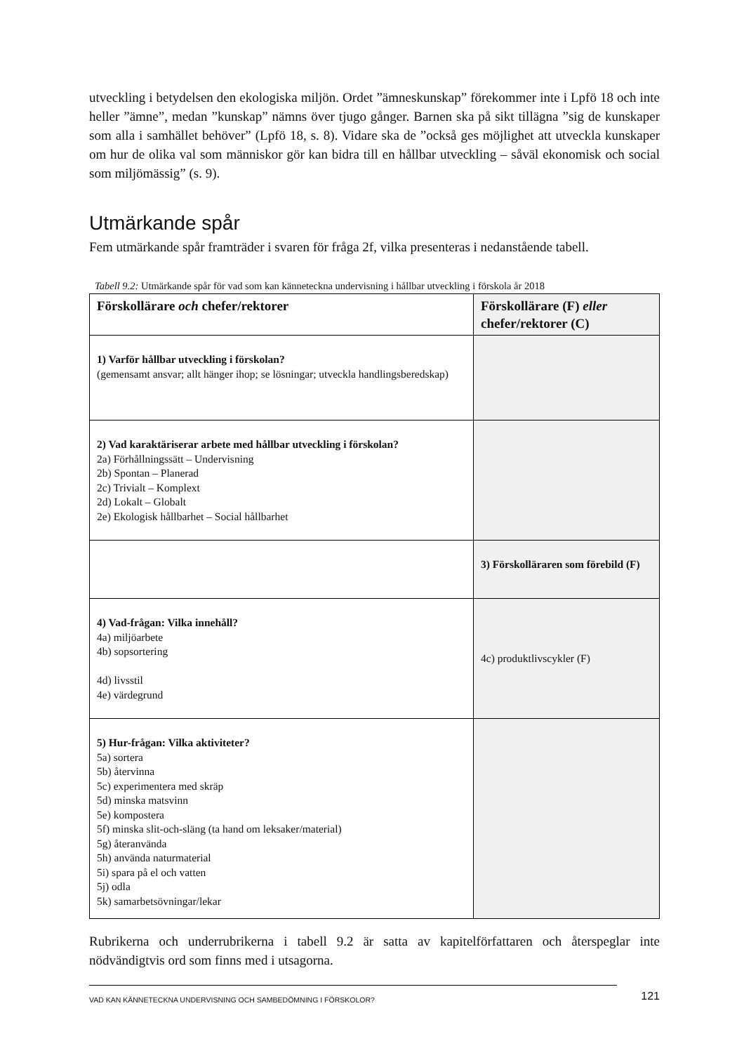utveckling i betydelsen den ekologiska miljön. Ordet ”ämneskunskap” förekommer inte i Lpfö 18 och inte heller ”ämne”, medan ”kunskap” nämns över tjugo gånger. Barnen ska på sikt tillägna ”sig de kunskaper som alla i samhället behöver” (Lpfö 18, s. 8). Vidare ska de ”också ges möjlighet att utveckla kunskaper om hur de olika val som människor gör kan bidra till en hållbar utveckling – såväl ekonomisk och social som miljömässig” (s. 9).
Utmärkande spår
Fem utmärkande spår framträder i svaren för fråga 2f, vilka presenteras i nedanstående tabell.
Tabell 9.2: Utmärkande spår för vad som kan känneteckna undervisning i hållbar utveckling i förskola år 2018
| Förskollärare och chefer/rektorer | Förskollärare (F) eller chefer/rektorer (C) |
| --- | --- |
| 1) Varför hållbar utveckling i förskolan? (gemensamt ansvar; allt hänger ihop; se lösningar; utveckla handlingsberedskap) | |
| 2) Vad karaktäriserar arbete med hållbar utveckling i förskolan? 2a) Förhållningssätt – Undervisning 2b) Spontan – Planerad 2c) Trivialt – Komplext 2d) Lokalt – Globalt 2e) Ekologisk hållbarhet – Social hållbarhet | |
| | 3) Förskolläraren som förebild (F) |
| 4) Vad-frågan: Vilka innehåll? 4a) miljöarbete 4b) sopsortering 4d) livsstil 4e) värdegrund | 4c) produktlivscykler (F) |
| 5) Hur-frågan: Vilka aktiviteter? 5a) sortera 5b) återvinna 5c) experimentera med skräp 5d) minska matsvinn 5e) kompostera 5f) minska slit-och-släng (ta hand om leksaker/material) 5g) återanvända 5h) använda naturmaterial 5i) spara på el och vatten 5j) odla 5k) samarbetsövningar/lekar | |
Rubrikerna och underrubrikerna i tabell 9.2 är satta av kapitelförfattaren och återspeglar inte nödvändigtvis ord som finns med i utsagorna.
VAD KAN KÄNNETECKNA UNDERVISNING OCH SAMBEDÖMNING I FÖRSKOLOR? 121